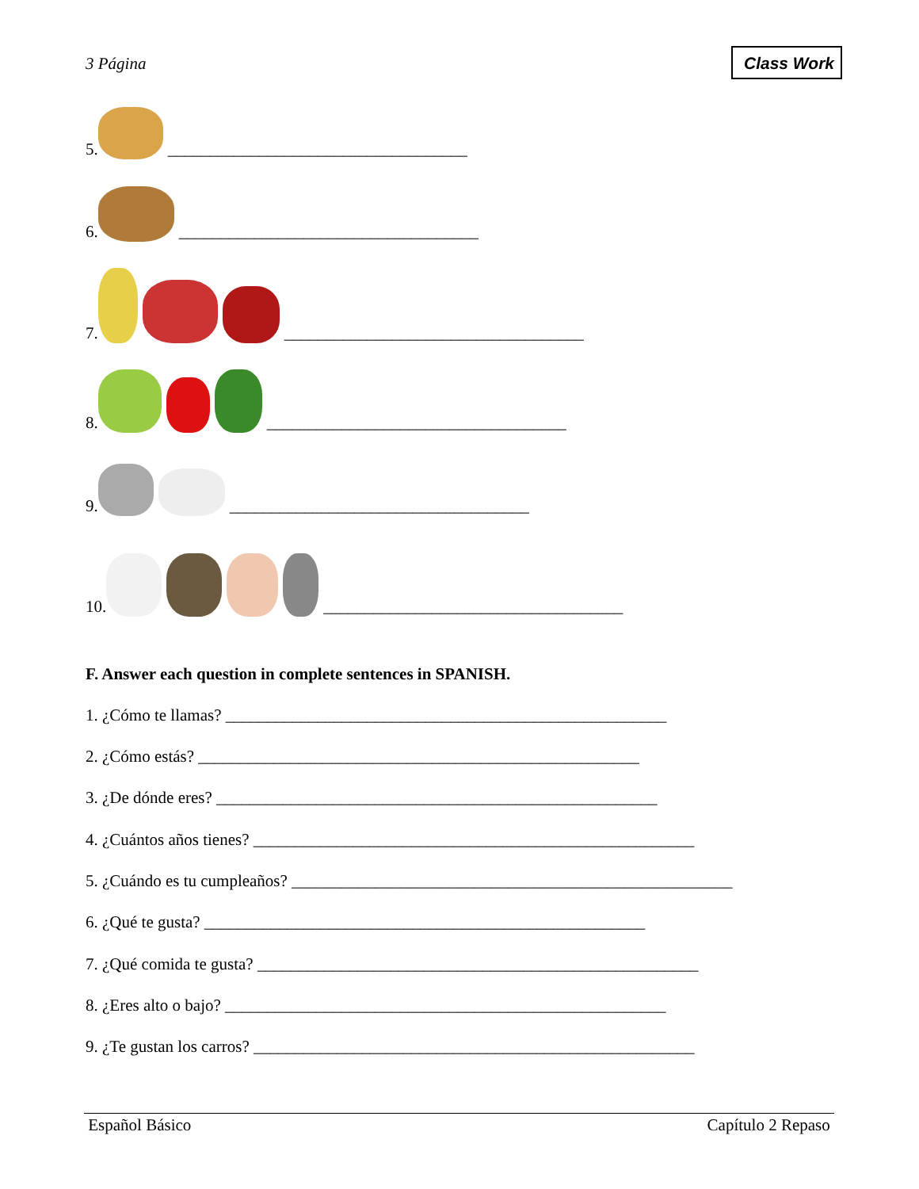3 Página Class Work
5. ____________________________________
6. ____________________________________
7. ____________________________________
8. ____________________________________
9. ____________________________________
10. ____________________________________
F. Answer each question in complete sentences in SPANISH.
1. ¿Cómo te llamas? _____________________________________________________
2. ¿Cómo estás? _____________________________________________________
3. ¿De dónde eres? _____________________________________________________
4. ¿Cuántos años tienes? _____________________________________________________
5. ¿Cuándo es tu cumpleaños? _____________________________________________________
6. ¿Qué te gusta? _____________________________________________________
7. ¿Qué comida te gusta? _____________________________________________________
8. ¿Eres alto o bajo? _____________________________________________________
9. ¿Te gustan los carros? _____________________________________________________
Español Básico Capítulo 2 Repaso